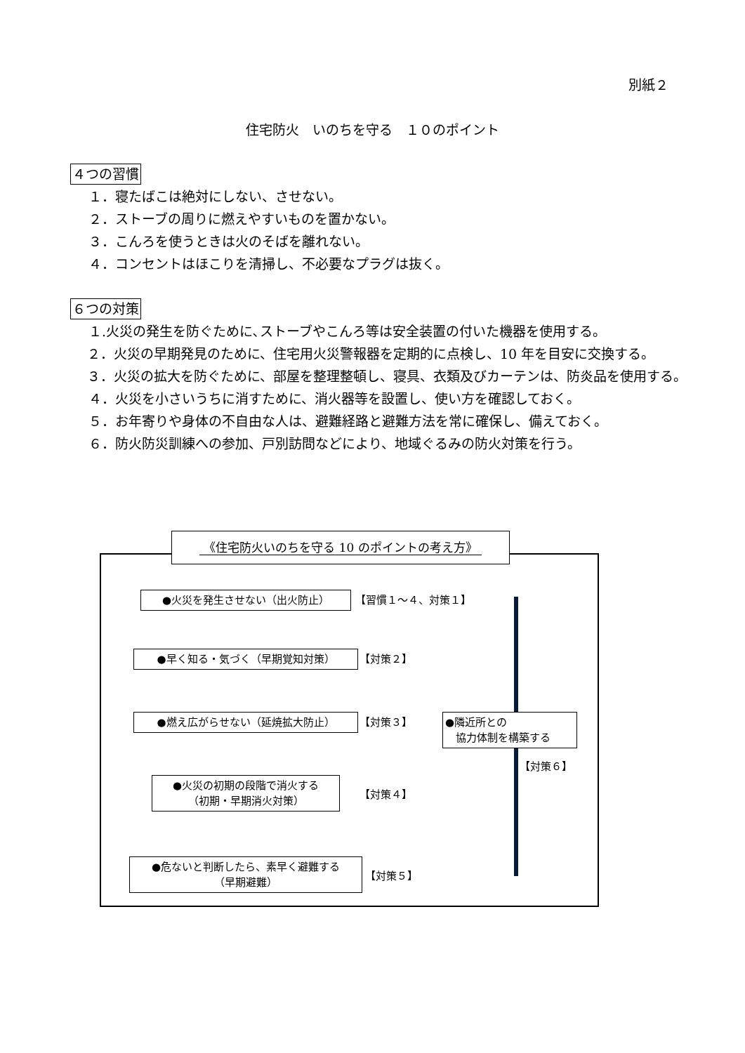別紙２
住宅防火　いのちを守る　１０のポイント
４つの習慣
１．寝たばこは絶対にしない、させない。
２．ストーブの周りに燃えやすいものを置かない。
３．こんろを使うときは火のそばを離れない。
４．コンセントはほこりを清掃し、不必要なプラグは抜く。
６つの対策
１.火災の発生を防ぐために､ストーブやこんろ等は安全装置の付いた機器を使用する。
２．火災の早期発見のために、住宅用火災警報器を定期的に点検し、10 年を目安に交換する。
３．火災の拡大を防ぐために、部屋を整理整頓し、寝具、衣類及びカーテンは、防炎品を使用する。
４．火災を小さいうちに消すために、消火器等を設置し、使い方を確認しておく。
５．お年寄りや身体の不自由な人は、避難経路と避難方法を常に確保し、備えておく。
６．防火防災訓練への参加、戸別訪問などにより、地域ぐるみの防火対策を行う。
《住宅防火いのちを守る 10 のポイントの考え方》
●火災を発生させない（出火防止） 【習慣１～４、対策１】
●早く知る・気づく（早期覚知対策） 【対策２】
●燃え広がらせない（延焼拡大防止） 【対策３】
●火災の初期の段階で消火する
（初期・早期消火対策）
【対策４】
●危ないと判断したら、素早く避難する
（早期避難）
【対策５】
●隣近所との
　協力体制を構築する
【対策６】